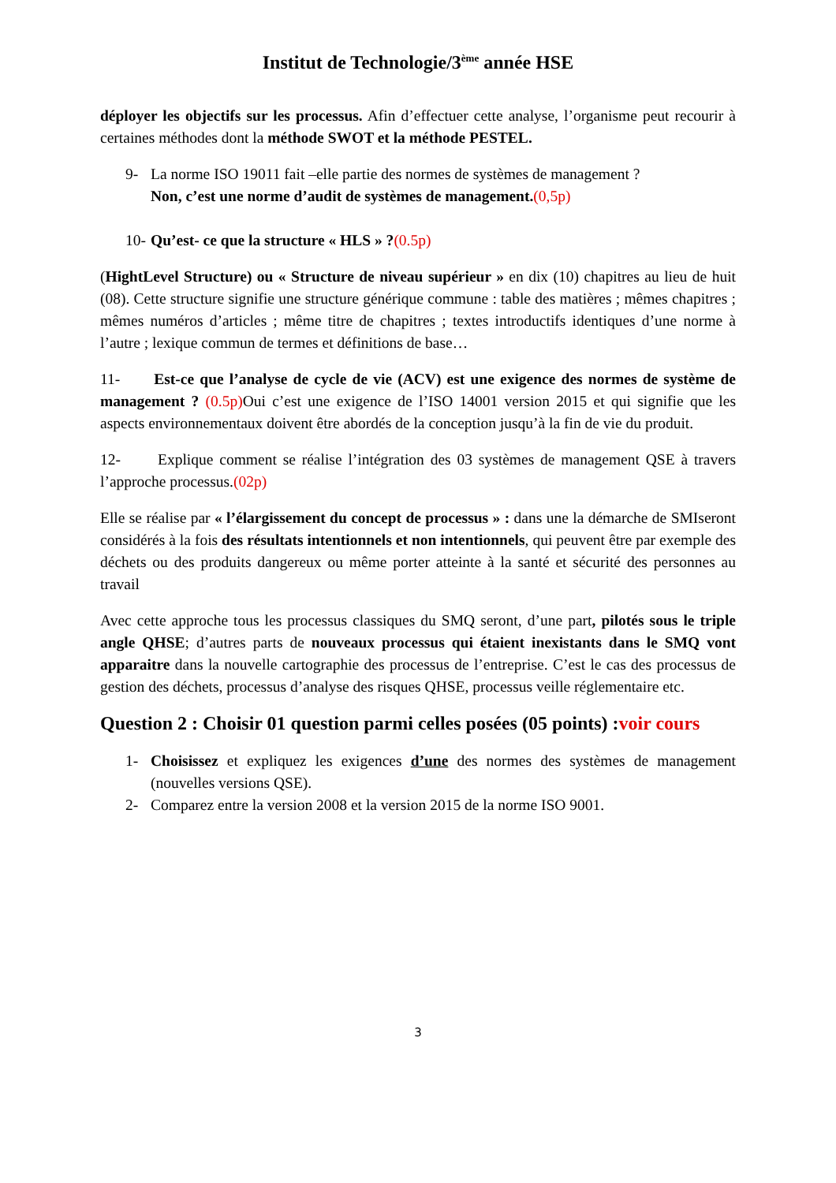Institut de Technologie/3<sup>ème</sup> année HSE
déployer les objectifs sur les processus. Afin d’effectuer cette analyse, l’organisme peut recourir à certaines méthodes dont la méthode SWOT et la méthode PESTEL.
9- La norme ISO 19011 fait –elle partie des normes de systèmes de management ?
Non, c’est une norme d’audit de systèmes de management.(0,5p)
10-
Qu’est- ce que la structure « HLS » ?(0.5p)
(HightLevel Structure) ou « Structure de niveau supérieur » en dix (10) chapitres au lieu de huit (08). Cette structure signifie une structure générique commune : table des matières ; mêmes chapitres ; mêmes numéros d’articles ; même titre de chapitres ; textes introductifs identiques d’une norme à l’autre ; lexique commun de termes et définitions de base…
11- Est-ce que l’analyse de cycle de vie (ACV) est une exigence des normes de système de management ? (0.5p) Oui c’est une exigence de l’ISO 14001 version 2015 et qui signifie que les aspects environnementaux doivent être abordés de la conception jusqu’à la fin de vie du produit.
12- Explique comment se réalise l’intégration des 03 systèmes de management QSE à travers l’approche processus.(02p)
Elle se réalise par « l’élargissement du concept de processus » : dans une la démarche de SMIseront considérés à la fois des résultats intentionnels et non intentionnels, qui peuvent être par exemple des déchets ou des produits dangereux ou même porter atteinte à la santé et sécurité des personnes au travail
Avec cette approche tous les processus classiques du SMQ seront, d’une part, pilotés sous le triple angle QHSE; d’autres parts de nouveaux processus qui étaient inexistants dans le SMQ vont apparaitre dans la nouvelle cartographie des processus de l’entreprise. C’est le cas des processus de gestion des déchets, processus d’analyse des risques QHSE, processus veille réglementaire etc.
Question 2 : Choisir 01 question parmi celles posées (05 points) :voir cours
1- Choisissez et expliquez les exigences d’une des normes des systèmes de management (nouvelles versions QSE).
2- Comparez entre la version 2008 et la version 2015 de la norme ISO 9001.
3